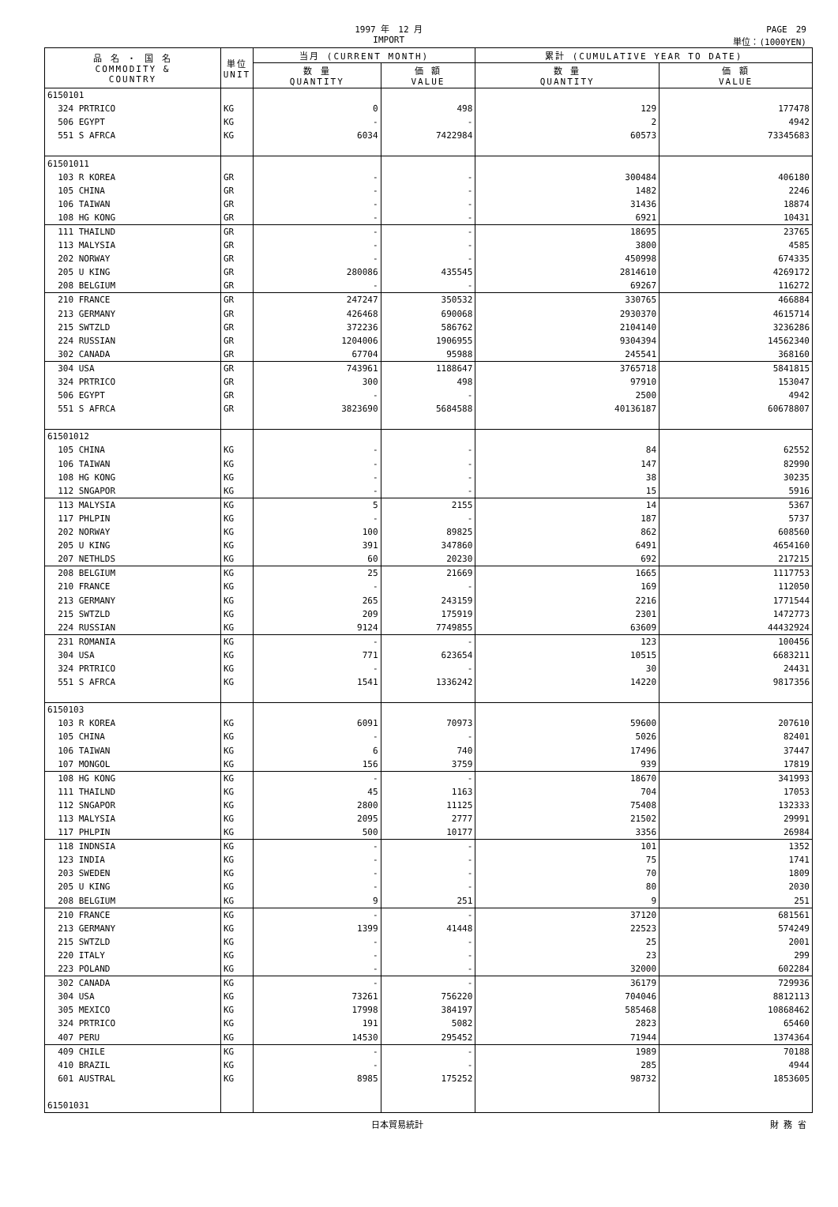1997 年　12 月
IMPORT
PAGE　29
単位：(1000YEN)
| 品 名 ・ 国 名 COMMODITY & COUNTRY | 単位 UNIT | 当月 (CURRENT MONTH) | | 累計 (CUMULATIVE YEAR TO DATE) | |
| --- | --- | --- | --- | --- | --- |
| | | 数 量 QUANTITY | 価 額 VALUE | 数 量 QUANTITY | 価 額 VALUE |
| 6150101 | | | | | |
| 324 PRTRICO | KG | 0 | 498 | 129 | 177478 |
| 506 EGYPT | KG | - | - | 2 | 4942 |
| 551 S AFRCA | KG | 6034 | 7422984 | 60573 | 73345683 |
| 61501011 | | | | | |
| 103 R KOREA | GR | - | - | 300484 | 406180 |
| 105 CHINA | GR | - | - | 1482 | 2246 |
| 106 TAIWAN | GR | - | - | 31436 | 18874 |
| 108 HG KONG | GR | - | - | 6921 | 10431 |
| 111 THAILND | GR | - | - | 18695 | 23765 |
| 113 MALYSIA | GR | - | - | 3800 | 4585 |
| 202 NORWAY | GR | - | - | 450998 | 674335 |
| 205 U KING | GR | 280086 | 435545 | 2814610 | 4269172 |
| 208 BELGIUM | GR | - | - | 69267 | 116272 |
| 210 FRANCE | GR | 247247 | 350532 | 330765 | 466884 |
| 213 GERMANY | GR | 426468 | 690068 | 2930370 | 4615714 |
| 215 SWTZLD | GR | 372236 | 586762 | 2104140 | 3236286 |
| 224 RUSSIAN | GR | 1204006 | 1906955 | 9304394 | 14562340 |
| 302 CANADA | GR | 67704 | 95988 | 245541 | 368160 |
| 304 USA | GR | 743961 | 1188647 | 3765718 | 5841815 |
| 324 PRTRICO | GR | 300 | 498 | 97910 | 153047 |
| 506 EGYPT | GR | - | - | 2500 | 4942 |
| 551 S AFRCA | GR | 3823690 | 5684588 | 40136187 | 60678807 |
| 61501012 | | | | | |
| 105 CHINA | KG | - | - | 84 | 62552 |
| 106 TAIWAN | KG | - | - | 147 | 82990 |
| 108 HG KONG | KG | - | - | 38 | 30235 |
| 112 SNGAPOR | KG | - | - | 15 | 5916 |
| 113 MALYSIA | KG | 5 | 2155 | 14 | 5367 |
| 117 PHLPIN | KG | - | - | 187 | 5737 |
| 202 NORWAY | KG | 100 | 89825 | 862 | 608560 |
| 205 U KING | KG | 391 | 347860 | 6491 | 4654160 |
| 207 NETHLDS | KG | 60 | 20230 | 692 | 217215 |
| 208 BELGIUM | KG | 25 | 21669 | 1665 | 1117753 |
| 210 FRANCE | KG | - | - | 169 | 112050 |
| 213 GERMANY | KG | 265 | 243159 | 2216 | 1771544 |
| 215 SWTZLD | KG | 209 | 175919 | 2301 | 1472773 |
| 224 RUSSIAN | KG | 9124 | 7749855 | 63609 | 44432924 |
| 231 ROMANIA | KG | - | - | 123 | 100456 |
| 304 USA | KG | 771 | 623654 | 10515 | 6683211 |
| 324 PRTRICO | KG | - | - | 30 | 24431 |
| 551 S AFRCA | KG | 1541 | 1336242 | 14220 | 9817356 |
| 6150103 | | | | | |
| 103 R KOREA | KG | 6091 | 70973 | 59600 | 207610 |
| 105 CHINA | KG | - | - | 5026 | 82401 |
| 106 TAIWAN | KG | 6 | 740 | 17496 | 37447 |
| 107 MONGOL | KG | 156 | 3759 | 939 | 17819 |
| 108 HG KONG | KG | - | - | 18670 | 341993 |
| 111 THAILND | KG | 45 | 1163 | 704 | 17053 |
| 112 SNGAPOR | KG | 2800 | 11125 | 75408 | 132333 |
| 113 MALYSIA | KG | 2095 | 2777 | 21502 | 29991 |
| 117 PHLPIN | KG | 500 | 10177 | 3356 | 26984 |
| 118 INDNSIA | KG | - | - | 101 | 1352 |
| 123 INDIA | KG | - | - | 75 | 1741 |
| 203 SWEDEN | KG | - | - | 70 | 1809 |
| 205 U KING | KG | - | - | 80 | 2030 |
| 208 BELGIUM | KG | 9 | 251 | 9 | 251 |
| 210 FRANCE | KG | - | - | 37120 | 681561 |
| 213 GERMANY | KG | 1399 | 41448 | 22523 | 574249 |
| 215 SWTZLD | KG | - | - | 25 | 2001 |
| 220 ITALY | KG | - | - | 23 | 299 |
| 223 POLAND | KG | - | - | 32000 | 602284 |
| 302 CANADA | KG | - | - | 36179 | 729936 |
| 304 USA | KG | 73261 | 756220 | 704046 | 8812113 |
| 305 MEXICO | KG | 17998 | 384197 | 585468 | 10868462 |
| 324 PRTRICO | KG | 191 | 5082 | 2823 | 65460 |
| 407 PERU | KG | 14530 | 295452 | 71944 | 1374364 |
| 409 CHILE | KG | - | - | 1989 | 70188 |
| 410 BRAZIL | KG | - | - | 285 | 4944 |
| 601 AUSTRAL | KG | 8985 | 175252 | 98732 | 1853605 |
| 61501031 | | | | | |
日本貿易統計 財 務 省